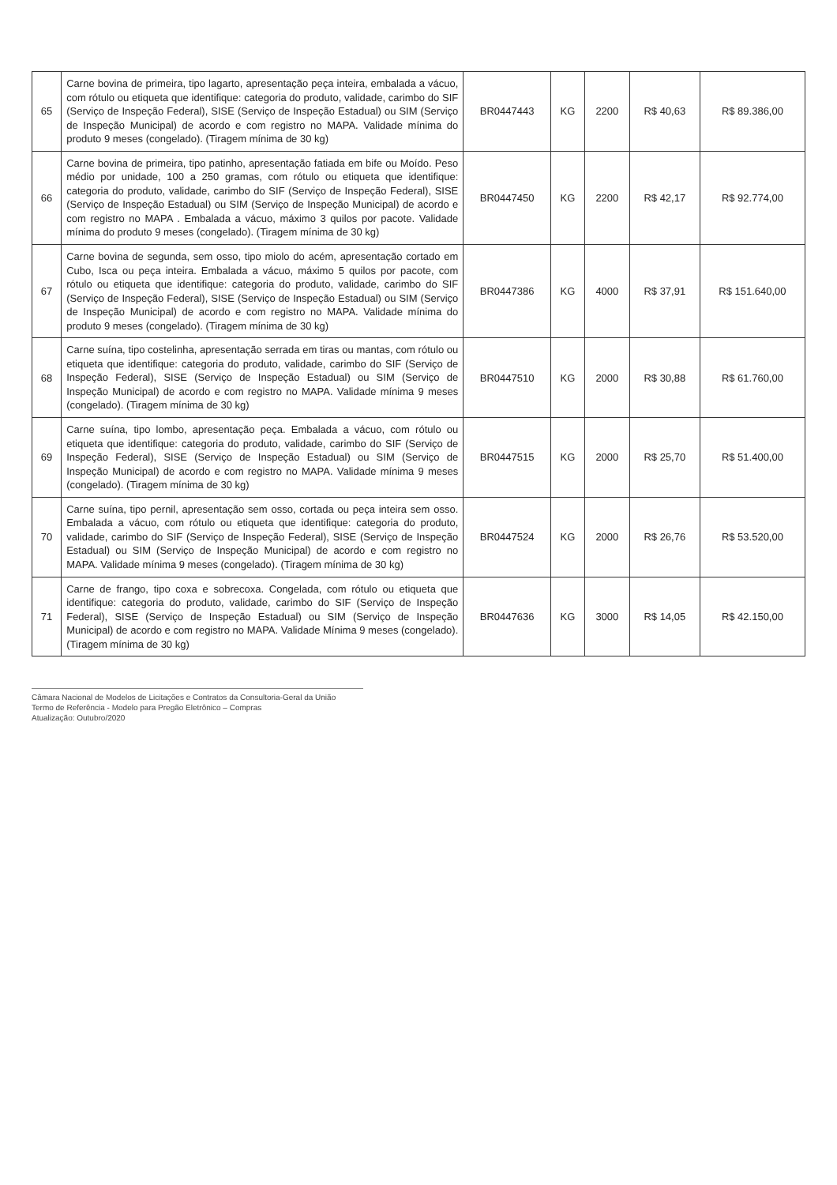| 65 | Carne bovina de primeira, tipo lagarto, apresentação peça inteira, embalada a vácuo, com rótulo ou etiqueta que identifique: categoria do produto, validade, carimbo do SIF (Serviço de Inspeção Federal), SISE (Serviço de Inspeção Estadual) ou SIM (Serviço de Inspeção Municipal) de acordo e com registro no MAPA. Validade mínima do produto 9 meses (congelado). (Tiragem mínima de 30 kg) | BR0447443 | KG | 2200 | R$ 40,63 | R$ 89.386,00 |
| 66 | Carne bovina de primeira, tipo patinho, apresentação fatiada em bife ou Moído. Peso médio por unidade, 100 a 250 gramas, com rótulo ou etiqueta que identifique: categoria do produto, validade, carimbo do SIF (Serviço de Inspeção Federal), SISE (Serviço de Inspeção Estadual) ou SIM (Serviço de Inspeção Municipal) de acordo e com registro no MAPA . Embalada a vácuo, máximo 3 quilos por pacote. Validade mínima do produto 9 meses (congelado). (Tiragem mínima de 30 kg) | BR0447450 | KG | 2200 | R$ 42,17 | R$ 92.774,00 |
| 67 | Carne bovina de segunda, sem osso, tipo miolo do acém, apresentação cortado em Cubo, Isca ou peça inteira. Embalada a vácuo, máximo 5 quilos por pacote, com rótulo ou etiqueta que identifique: categoria do produto, validade, carimbo do SIF (Serviço de Inspeção Federal), SISE (Serviço de Inspeção Estadual) ou SIM (Serviço de Inspeção Municipal) de acordo e com registro no MAPA. Validade mínima do produto 9 meses (congelado). (Tiragem mínima de 30 kg) | BR0447386 | KG | 4000 | R$ 37,91 | R$ 151.640,00 |
| 68 | Carne suína, tipo costelinha, apresentação serrada em tiras ou mantas, com rótulo ou etiqueta que identifique: categoria do produto, validade, carimbo do SIF (Serviço de Inspeção Federal), SISE (Serviço de Inspeção Estadual) ou SIM (Serviço de Inspeção Municipal) de acordo e com registro no MAPA. Validade mínima 9 meses (congelado). (Tiragem mínima de 30 kg) | BR0447510 | KG | 2000 | R$ 30,88 | R$ 61.760,00 |
| 69 | Carne suína, tipo lombo, apresentação peça. Embalada a vácuo, com rótulo ou etiqueta que identifique: categoria do produto, validade, carimbo do SIF (Serviço de Inspeção Federal), SISE (Serviço de Inspeção Estadual) ou SIM (Serviço de Inspeção Municipal) de acordo e com registro no MAPA. Validade mínima 9 meses (congelado). (Tiragem mínima de 30 kg) | BR0447515 | KG | 2000 | R$ 25,70 | R$ 51.400,00 |
| 70 | Carne suína, tipo pernil, apresentação sem osso, cortada ou peça inteira sem osso. Embalada a vácuo, com rótulo ou etiqueta que identifique: categoria do produto, validade, carimbo do SIF (Serviço de Inspeção Federal), SISE (Serviço de Inspeção Estadual) ou SIM (Serviço de Inspeção Municipal) de acordo e com registro no MAPA. Validade mínima 9 meses (congelado). (Tiragem mínima de 30 kg) | BR0447524 | KG | 2000 | R$ 26,76 | R$ 53.520,00 |
| 71 | Carne de frango, tipo coxa e sobrecoxa. Congelada, com rótulo ou etiqueta que identifique: categoria do produto, validade, carimbo do SIF (Serviço de Inspeção Federal), SISE (Serviço de Inspeção Estadual) ou SIM (Serviço de Inspeção Municipal) de acordo e com registro no MAPA. Validade Mínima 9 meses (congelado). (Tiragem mínima de 30 kg) | BR0447636 | KG | 3000 | R$ 14,05 | R$ 42.150,00 |
Câmara Nacional de Modelos de Licitações e Contratos da Consultoria-Geral da União
Termo de Referência - Modelo para Pregão Eletrônico – Compras
Atualização: Outubro/2020